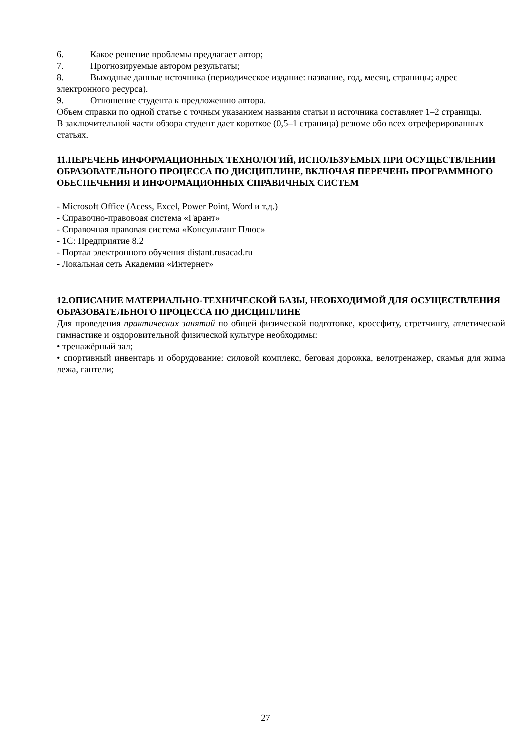6. Какое решение проблемы предлагает автор;
7. Прогнозируемые автором результаты;
8. Выходные данные источника (периодическое издание: название, год, месяц, страницы; адрес электронного ресурса).
9. Отношение студента к предложению автора.
Объем справки по одной статье с точным указанием названия статьи и источника составляет 1–2 страницы.
В заключительной части обзора студент дает короткое (0,5–1 страница) резюме обо всех отреферированных статьях.
11.ПЕРЕЧЕНЬ ИНФОРМАЦИОННЫХ ТЕХНОЛОГИЙ, ИСПОЛЬЗУЕМЫХ ПРИ ОСУЩЕСТВЛЕНИИ ОБРАЗОВАТЕЛЬНОГО ПРОЦЕССА ПО ДИСЦИПЛИНЕ, ВКЛЮЧАЯ ПЕРЕЧЕНЬ ПРОГРАММНОГО ОБЕСПЕЧЕНИЯ И ИНФОРМАЦИОННЫХ СПРАВИЧНЫХ СИСТЕМ
- Microsoft Office (Acess, Excel, Power Point, Word и т.д.)
- Справочно-правовоая система «Гарант»
- Справочная правовая система «Консультант Плюс»
- 1С: Предприятие 8.2
- Портал электронного обучения distant.rusacad.ru
- Локальная сеть Академии «Интернет»
12.ОПИСАНИЕ МАТЕРИАЛЬНО-ТЕХНИЧЕСКОЙ БАЗЫ, НЕОБХОДИМОЙ ДЛЯ ОСУЩЕСТВЛЕНИЯ ОБРАЗОВАТЕЛЬНОГО ПРОЦЕССА ПО ДИСЦИПЛИНЕ
Для проведения практических занятий по общей физической подготовке, кроссфиту, стретчингу, атлетической гимнастике и оздоровительной физической культуре необходимы:
• тренажёрный зал;
• спортивный инвентарь и оборудование: силовой комплекс, беговая дорожка, велотренажер, скамья для жима лежа, гантели;
27